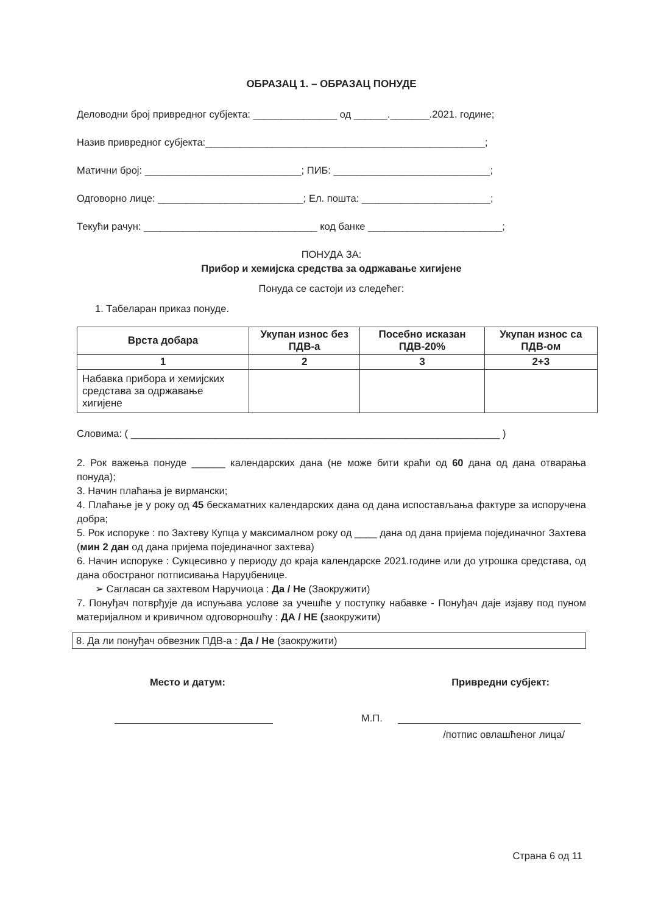ОБРАЗАЦ 1. – ОБРАЗАЦ ПОНУДЕ
Деловодни број привредног субјекта: _______________ од ______._______.2021. године;
Назив привредног субјекта:__________________________________________________;
Матични број: ____________________________; ПИБ: ____________________________;
Одговорно лице: __________________________; Ел. пошта: _______________________;
Текући рачун: _______________________________ код банке ________________________;
ПОНУДА ЗА:
Прибор и хемијска средства за одржавање хигијене
Понуда се састоји из следећег:
1. Табеларан приказ понуде.
| Врста добара | Укупан износ без ПДВ-а | Посебно исказан ПДВ-20% | Укупан износ са ПДВ-ом |
| --- | --- | --- | --- |
| 1 | 2 | 3 | 2+3 |
| Набавка прибора и хемијских средстава за одржавање хигијене | | | |
Словима: ( __________________________________________________________________ )
2. Рок важења понуде ______ календарских дана (не може бити краћи од 60 дана од дана отварања понуда);
3. Начин плаћања је вирмански;
4. Плаћање је у року од 45 бескаматних календарских дана од дана испостављања фактуре за испоручена добра;
5. Рок испоруке : по Захтеву Купца у максималном року од ____ дана од дана пријема појединачног Захтева (мин 2 дан од дана пријема појединачног захтева)
6. Начин испоруке : Сукцесивно у периоду до краја календарске 2021.године или до утрошка средстава, од дана обостраног потписивања Наруџбенице.
➢ Сагласан са захтевом Наручиоца : Да / Не (Заокружити)
7. Понуђач потврђује да испуњава услове за учешће у поступку набавке - Понуђач даје изјаву под пуном материјалном и кривичном одговорношћу : ДА / НЕ (заокружити)
8. Да ли понуђач обвезник ПДВ-а : Да / Не (заокружити)
Место и датум: Привредни субјект:
М.П.
/потпис овлашћеног лица/
Страна 6 од 11